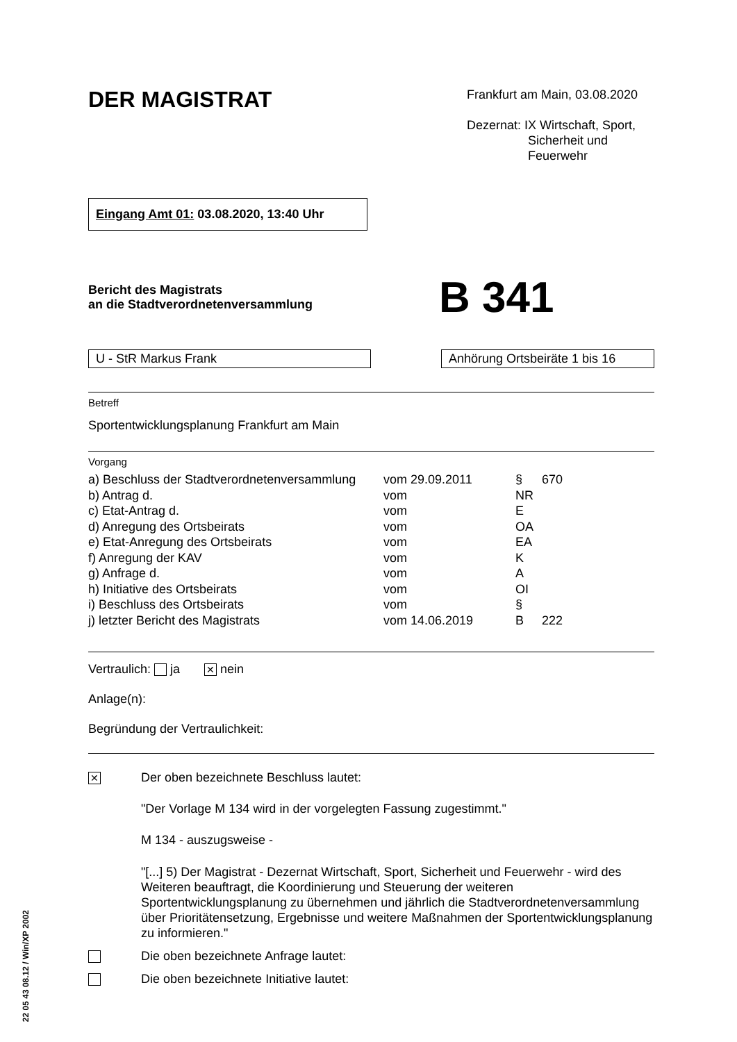DER MAGISTRAT
Frankfurt am Main, 03.08.2020
Dezernat: IX Wirtschaft, Sport,
Sicherheit und
Feuerwehr
Eingang Amt 01: 03.08.2020, 13:40 Uhr
Bericht des Magistrats
an die Stadtverordnetenversammlung
B 341
U - StR Markus Frank Anhörung Ortsbeiräte 1 bis 16
Betreff
Sportentwicklungsplanung Frankfurt am Main
Vorgang
| a) Beschluss der Stadtverordnetenversammlung | vom 29.09.2011 | § | 670 |
| b) Antrag d. | vom | NR | |
| c) Etat-Antrag d. | vom | E | |
| d) Anregung des Ortsbeirats | vom | OA | |
| e) Etat-Anregung des Ortsbeirats | vom | EA | |
| f) Anregung der KAV | vom | K | |
| g) Anfrage d. | vom | A | |
| h) Initiative des Ortsbeirats | vom | OI | |
| i) Beschluss des Ortsbeirats | vom | § | |
| j) letzter Bericht des Magistrats | vom 14.06.2019 | B | 222 |
Vertraulich: ja ✕ nein
Anlage(n):
Begründung der Vertraulichkeit:
✕
Der oben bezeichnete Beschluss lautet:
"Der Vorlage M 134 wird in der vorgelegten Fassung zugestimmt."
M 134 - auszugsweise -
"[...] 5) Der Magistrat - Dezernat Wirtschaft, Sport, Sicherheit und Feuerwehr - wird des Weiteren beauftragt, die Koordinierung und Steuerung der weiteren Sportentwicklungsplanung zu übernehmen und jährlich die Stadtverordnetenver­sammlung über Prioritätensetzung, Ergebnisse und weitere Maßnahmen der Sport­entwicklungsplanung zu informieren."
Die oben bezeichnete Anfrage lautet:
Die oben bezeichnete Initiative lautet:
22 05 43 08.12 / Win/XP 2002